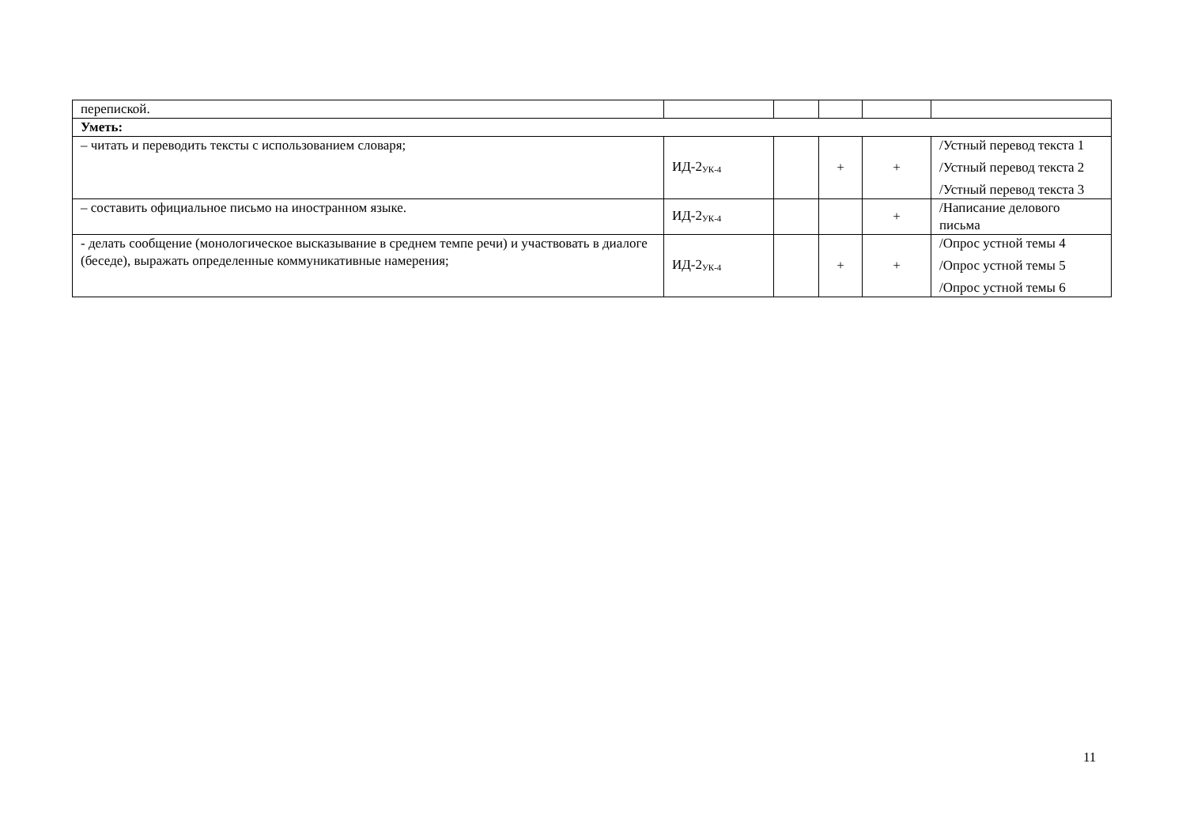| перепиской. | | | | | |
| Уметь: | | | | | |
| – читать и переводить тексты с использованием словаря; | ИД-2<sub>УК-4</sub> | | + | + | /Устный перевод текста 1 /Устный перевод текста 2 /Устный перевод текста 3 |
| – составить официальное письмо на иностранном языке. | ИД-2<sub>УК-4</sub> | | | + | /Написание делового письма |
| - делать сообщение (монологическое высказывание в среднем темпе речи) и участвовать в диалоге (беседе), выражать определенные коммуникативные намерения; | ИД-2<sub>УК-4</sub> | | + | + | /Опрос устной темы 4 /Опрос устной темы 5 /Опрос устной темы 6 |
11